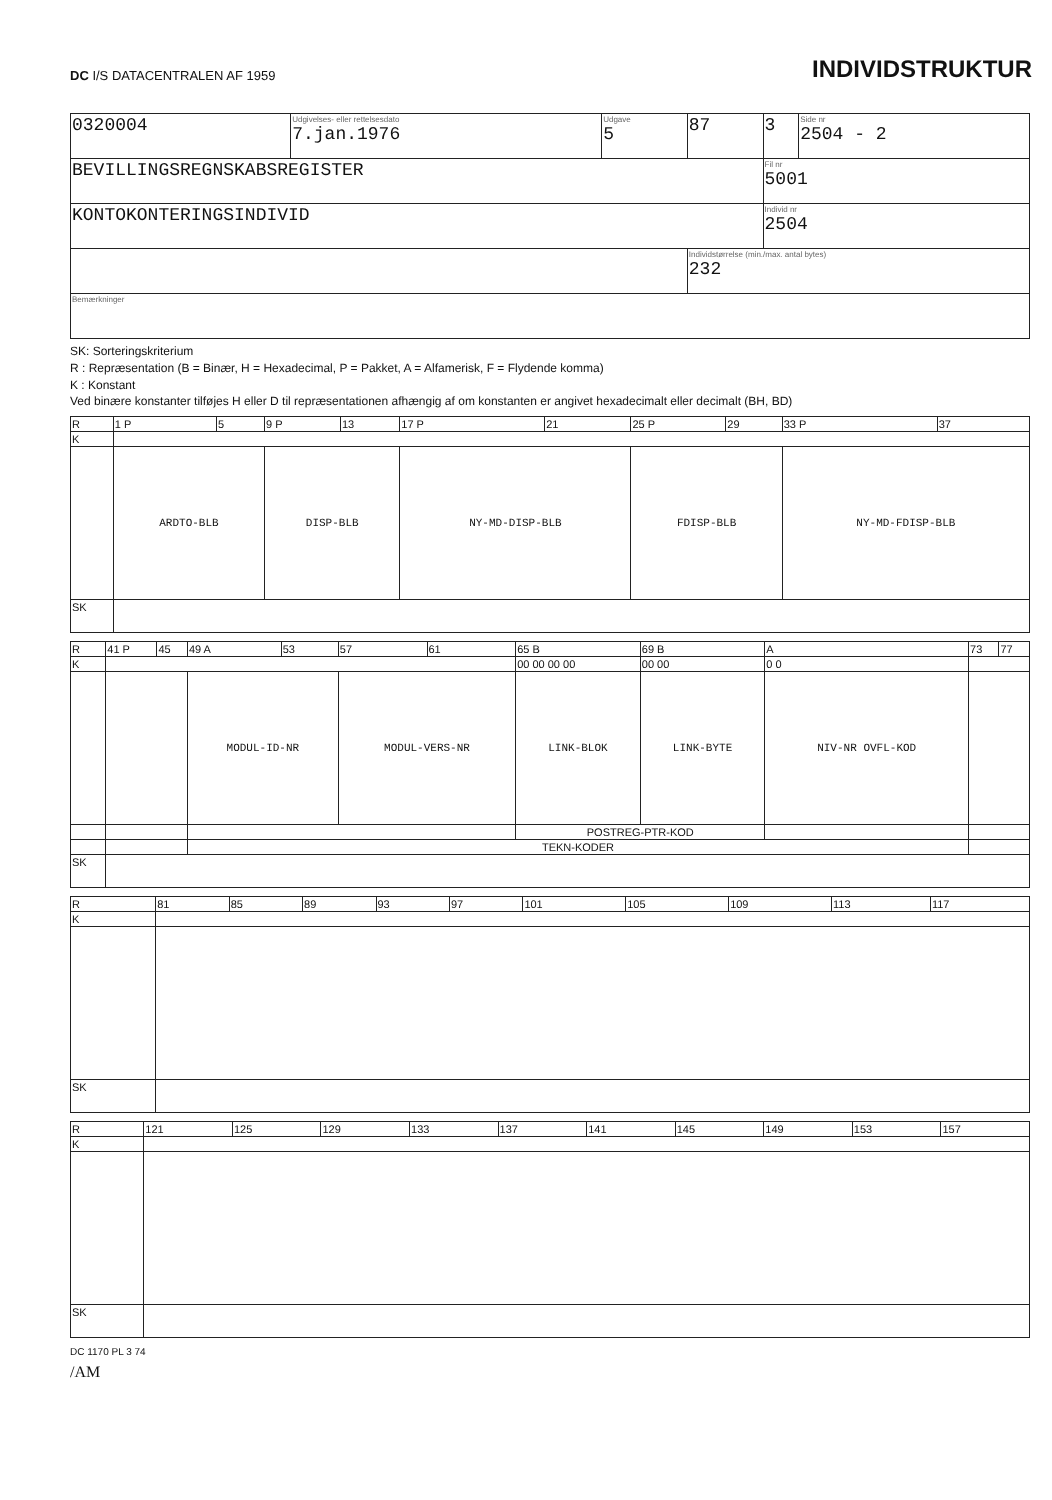DC I/S DATACENTRALEN AF 1959
INDIVIDSTRUKTUR
| 0320004 | Udgivelses- eller rettelsesdato 7.jan.1976 | Udgave 5 | 87 | 3 | Side nr 2504 - 2 |
| BEVILLINGSREGNSKABSREGISTER | | | | Fil nr 5001 | |
| KONTOKONTERINGSINDIVID | | | | Individ nr 2504 | |
| | | | Individstørrelse (min./max. antal bytes) 232 | | |
| Bemærkninger | | | | | |
SK: Sorteringskriterium
R : Repræsentation (B = Binær, H = Hexadecimal, P = Pakket, A = Alfamerisk, F = Flydende komma)
K : Konstant
Ved binære konstanter tilføjes H eller D til repræsentationen afhængig af om konstanten er angivet hexadecimalt eller decimalt (BH, BD)
| R | 1 P | 5 | 9 P | 13 | 17 P | 21 | 25 P | 29 | 33 P | 37 |
| K | | | | | | | | | | |
| | ARDTO-BLB | | DISP-BLB | | NY-MD-DISP-BLB | | FDISP-BLB | | NY-MD-FDISP-BLB | |
| SK | | | | | | | | | | |
| R | 41 P | 45 | 49 A | 53 | 57 | 61 | 65 B | 69 B | A | 73 | 77 |
| K | | | | | | | 00 00 00 00 | 00 00 | 0 0 | | |
| | | | MODUL-ID-NR | | MODUL-VERS-NR | | LINK-BLOK | LINK-BYTE | NIV-NR OVFL-KOD | | |
| | | | | | | | POSTREG-PTR-KOD | | | | |
| | | | TEKN-KODER | | | | | | | | |
| SK | | | | | | | | | | | |
| R | 81 | 85 | 89 | 93 | 97 | 101 | 105 | 109 | 113 | 117 |
| K | | | | | | | | | | |
| SK | | | | | | | | | | |
| R | 121 | 125 | 129 | 133 | 137 | 141 | 145 | 149 | 153 | 157 |
| K | | | | | | | | | | |
| SK | | | | | | | | | | |
DC 1170 PL 3 74
/AM